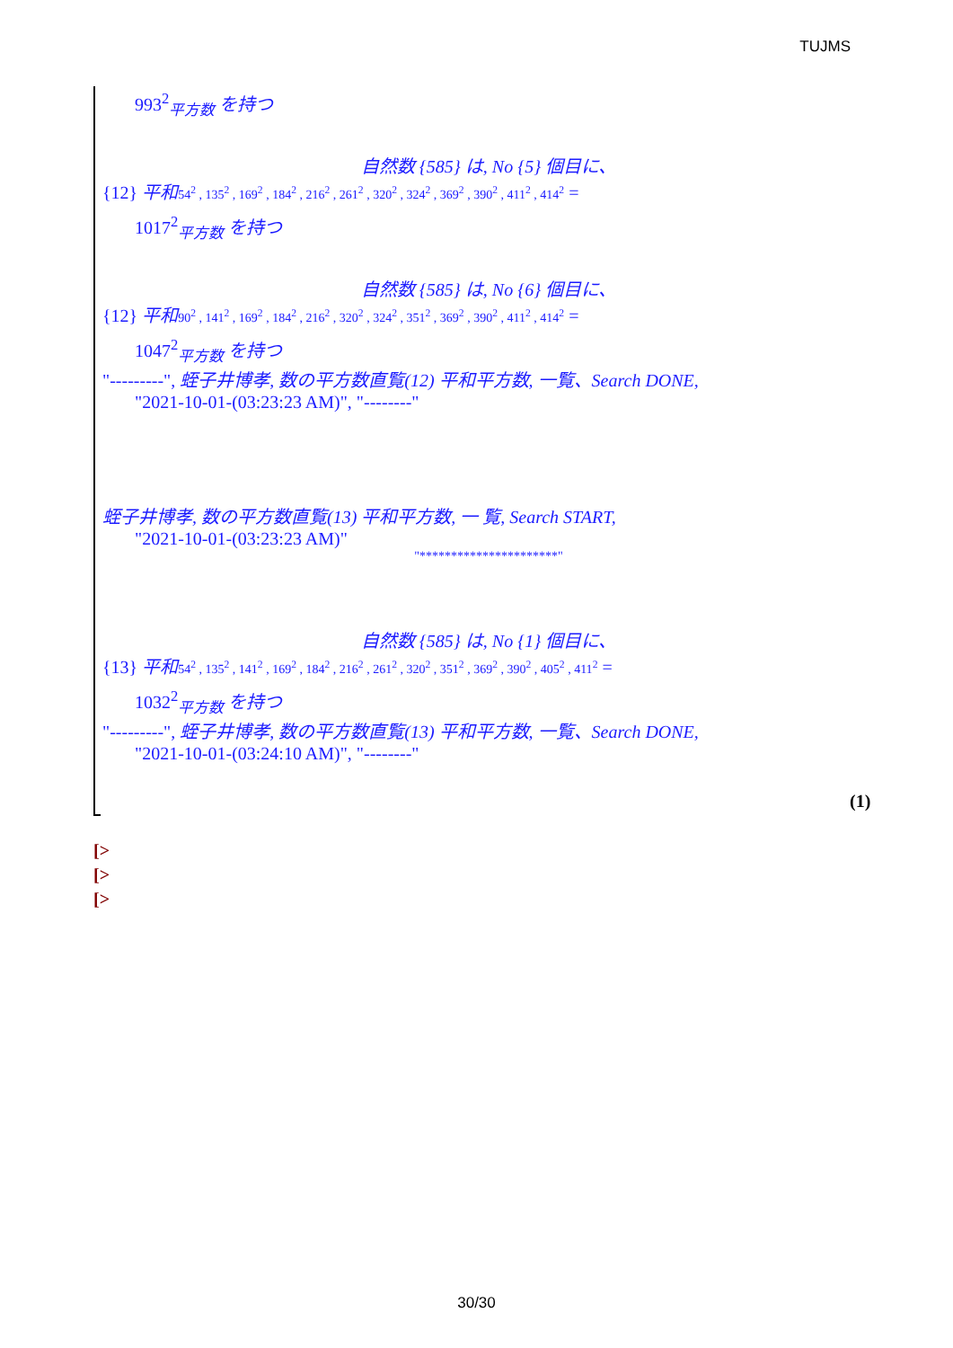TUJMS
993<sup>2</sup><sub>平方数</sub> を持つ
自然数 {585} は, No {5} 個目に、
{12} 平和 54<sup>2</sup> , 135<sup>2</sup> , 169<sup>2</sup> , 184<sup>2</sup> , 216<sup>2</sup> , 261<sup>2</sup> , 320<sup>2</sup> , 324<sup>2</sup> , 369<sup>2</sup> , 390<sup>2</sup> , 411<sup>2</sup> , 414<sup>2</sup> =
1017<sup>2</sup><sub>平方数</sub> を持つ
自然数 {585} は, No {6} 個目に、
{12} 平和 90<sup>2</sup> , 141<sup>2</sup> , 169<sup>2</sup> , 184<sup>2</sup> , 216<sup>2</sup> , 320<sup>2</sup> , 324<sup>2</sup> , 351<sup>2</sup> , 369<sup>2</sup> , 390<sup>2</sup> , 411<sup>2</sup> , 414<sup>2</sup> =
1047<sup>2</sup><sub>平方数</sub> を持つ
"---------", 蛭子井博孝, 数の平方数直覧(12) 平和平方数, 一覧、Search DONE,
"2021-10-01-(03:23:23 AM)", "--------"
蛭子井博孝, 数の平方数直覧(13) 平和平方数, 一 覧, Search START,
"2021-10-01-(03:23:23 AM)"
"**********************"
自然数 {585} は, No {1} 個目に、
{13} 平和 54<sup>2</sup> , 135<sup>2</sup> , 141<sup>2</sup> , 169<sup>2</sup> , 184<sup>2</sup> , 216<sup>2</sup> , 261<sup>2</sup> , 320<sup>2</sup> , 351<sup>2</sup> , 369<sup>2</sup> , 390<sup>2</sup> , 405<sup>2</sup> , 411<sup>2</sup> =
1032<sup>2</sup><sub>平方数</sub> を持つ
"---------", 蛭子井博孝, 数の平方数直覧(13) 平和平方数, 一覧、Search DONE,
"2021-10-01-(03:24:10 AM)", "--------"
(1)
[>
[>
[>
30/30